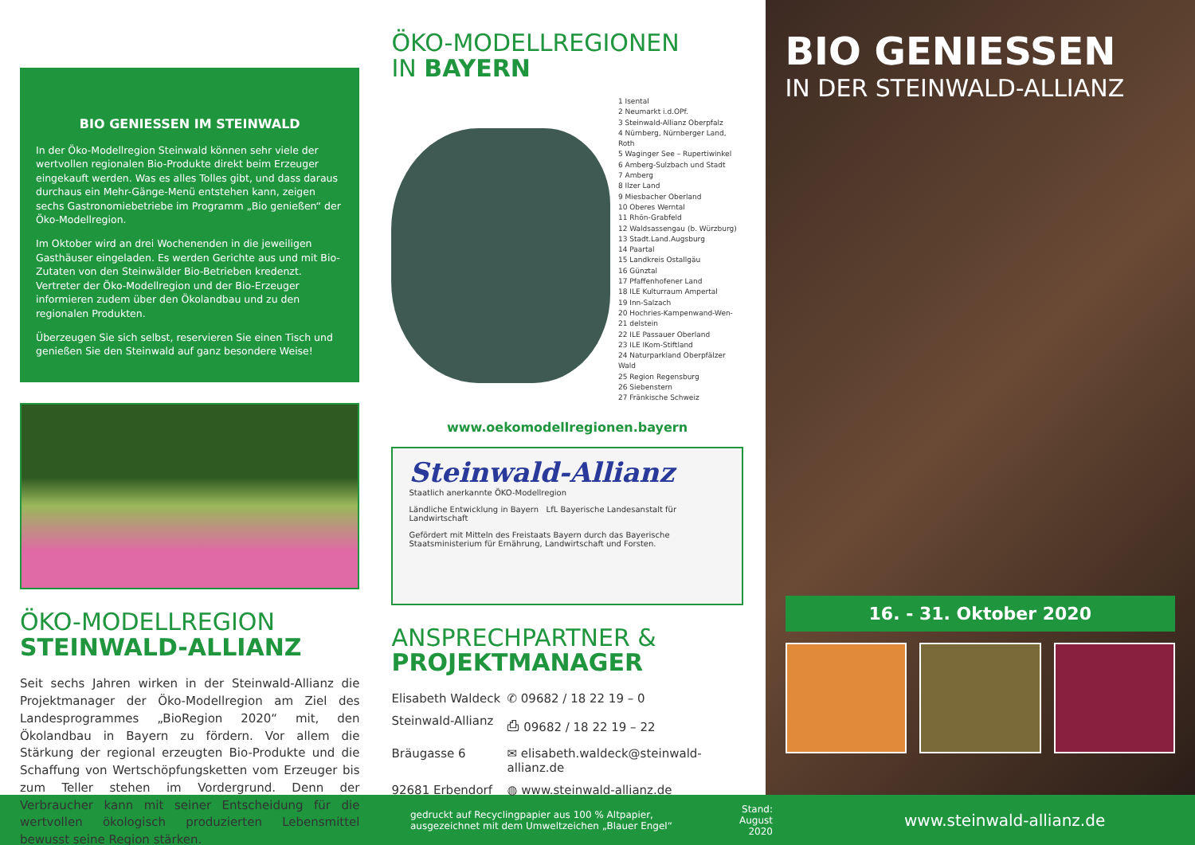BIO GENIESSEN IM STEINWALD
In der Öko-Modellregion Steinwald können sehr viele der wertvollen regionalen Bio-Produkte direkt beim Erzeuger eingekauft werden. Was es alles Tolles gibt, und dass daraus durchaus ein Mehr-Gänge-Menü entstehen kann, zeigen sechs Gastronomiebetriebe im Programm „Bio genießen“ der Öko-Modellregion.
Im Oktober wird an drei Wochenenden in die jeweiligen Gasthäuser eingeladen. Es werden Gerichte aus und mit Bio-Zutaten von den Steinwälder Bio-Betrieben kredenzt. Vertreter der Öko-Modellregion und der Bio-Erzeuger informieren zudem über den Ökolandbau und zu den regionalen Produkten.
Überzeugen Sie sich selbst, reservieren Sie einen Tisch und genießen Sie den Steinwald auf ganz besondere Weise!
ÖKO-MODELLREGION
STEINWALD-ALLIANZ
Seit sechs Jahren wirken in der Steinwald-Allianz die Projektmanager der Öko-Modellregion am Ziel des Landesprogrammes „BioRegion 2020“ mit, den Ökolandbau in Bayern zu fördern. Vor allem die Stärkung der regional erzeugten Bio-Produkte und die Schaffung von Wertschöpfungsketten vom Erzeuger bis zum Teller stehen im Vordergrund. Denn der Verbraucher kann mit seiner Entscheidung für die wertvollen ökologisch produzierten Lebensmittel bewusst seine Region stärken.
ÖKO-MODELLREGIONEN
IN BAYERN
1 Isental
2 Neumarkt i.d.OPf.
3 Steinwald-Allianz Oberpfalz
4 Nürnberg, Nürnberger Land, Roth
5 Waginger See – Rupertiwinkel
6 Amberg-Sulzbach und Stadt
7 Amberg
8 Ilzer Land
9 Miesbacher Oberland
10 Oberes Werntal
11 Rhön-Grabfeld
12 Waldsassengau (b. Würzburg)
13 Stadt.Land.Augsburg
14 Paartal
15 Landkreis Ostallgäu
16 Günztal
17 Pfaffenhofener Land
18 ILE Kulturraum Ampertal
19 Inn-Salzach
20 Hochries-Kampenwand-Wen-
21 delstein
22 ILE Passauer Oberland
23 ILE IKom-Stiftland
24 Naturparkland Oberpfälzer Wald
25 Region Regensburg
26 Siebenstern
27 Fränkische Schweiz
www.oekomodellregionen.bayern
Steinwald-Allianz
Staatlich anerkannte ÖKO-Modellregion
Ländliche Entwicklung in Bayern LfL Bayerische Landesanstalt für Landwirtschaft
Gefördert mit Mitteln des Freistaats Bayern durch das Bayerische Staatsministerium für Ernährung, Landwirtschaft und Forsten.
ANSPRECHPARTNER &
PROJEKTMANAGER
Elisabeth Waldeck ✆ 09682 / 18 22 19 – 0 Steinwald-Allianz ⎙ 09682 / 18 22 19 – 22 Bräugasse 6 ✉ elisabeth.waldeck@steinwald-allianz.de 92681 Erbendorf ◍ www.steinwald-allianz.de
BIO GENIESSEN
IN DER STEINWALD-ALLIANZ
16. - 31. Oktober 2020
gedruckt auf Recyclingpapier aus 100 % Altpapier,
ausgezeichnet mit dem Umweltzeichen „Blauer Engel“Stand:
August 2020 www.steinwald-allianz.de